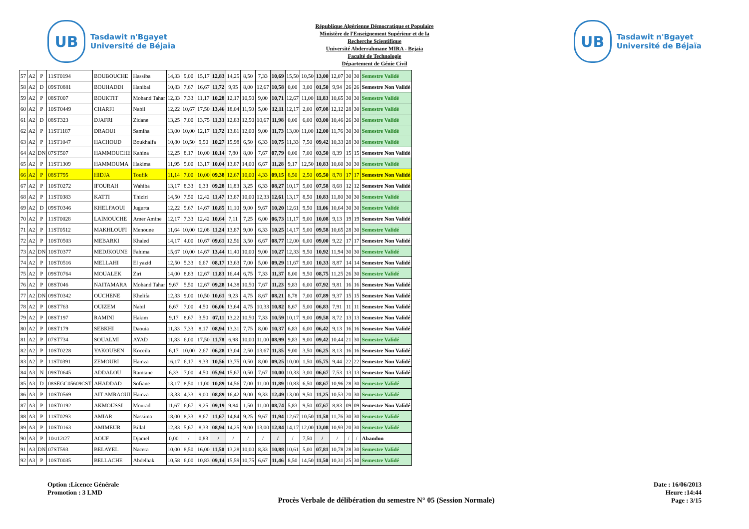UB
Tasdawit n'Bgayet
Université de Béjaïa
République Algérienne Démocratique et Populaire
Ministère de l'Enseignement Supérieur et de la
Recherche Scientifique
Université Abderrahmane MIRA - Bejaia
Faculté de Technologie
Département de Génie Civil
UB
Tasdawit n'Bgayet
Université de Béjaïa
| 57 | A2 | P | 11ST0194 | BOUBOUCHE | Hassiba | 14,33 | 9,00 | 15,17 | 12,83 | 14,25 | 8,50 | 7,33 | 10,69 | 15,50 | 10,50 | 13,00 | 12,07 | 30 | 30 | Semestre Validé |
| 58 | A2 | D | 09ST0881 | BOUHADDI | Hanibal | 10,83 | 7,67 | 16,67 | 11,72 | 9,95 | 8,00 | 12,67 | 10,58 | 0,00 | 3,00 | 01,50 | 9,94 | 26 | 26 | Semestre Non Validé |
| 59 | A2 | P | 08ST007 | BOUKTIT | Mohand Tahar | 12,33 | 7,33 | 11,17 | 10,28 | 12,17 | 10,50 | 9,00 | 10,71 | 12,67 | 11,00 | 11,83 | 10,65 | 30 | 30 | Semestre Validé |
| 60 | A2 | P | 10ST0449 | CHARFI | Nabil | 12,22 | 10,67 | 17,50 | 13,46 | 18,04 | 11,50 | 5,00 | 12,11 | 12,17 | 2,00 | 07,08 | 12,12 | 28 | 30 | Semestre Validé |
| 61 | A2 | D | 08ST323 | DJAFRI | Zidane | 13,25 | 7,00 | 13,75 | 11,33 | 12,83 | 12,50 | 10,67 | 11,98 | 0,00 | 6,00 | 03,00 | 10,46 | 26 | 30 | Semestre Validé |
| 62 | A2 | P | 11ST1187 | DRAOUI | Samiha | 13,00 | 10,00 | 12,17 | 11,72 | 13,81 | 12,00 | 9,00 | 11,73 | 13,00 | 11,00 | 12,00 | 11,76 | 30 | 30 | Semestre Validé |
| 63 | A2 | P | 11ST1047 | HACHOUD | Boukhalfa | 10,80 | 10,50 | 9,50 | 10,27 | 15,98 | 6,50 | 6,33 | 10,75 | 11,33 | 7,50 | 09,42 | 10,33 | 28 | 30 | Semestre Validé |
| 64 | A2 | DN | 07ST507 | HAMMOUCHE | Kahina | 12,25 | 8,17 | 10,00 | 10,14 | 7,80 | 8,00 | 7,67 | 07,79 | 0,00 | 7,00 | 03,50 | 8,39 | 15 | 15 | Semestre Non Validé |
| 65 | A2 | P | 11ST1309 | HAMMOUMA | Hakima | 11,95 | 5,00 | 13,17 | 10,04 | 13,87 | 14,00 | 6,67 | 11,28 | 9,17 | 12,50 | 10,83 | 10,60 | 30 | 30 | Semestre Validé |
| 66 | A2 | P | 08ST795 | HIDJA | Toufik | 11,14 | 7,00 | 10,00 | 09,38 | 12,67 | 10,00 | 4,33 | 09,15 | 8,50 | 2,50 | 05,50 | 8,78 | 17 | 17 | Semestre Non Validé |
| 67 | A2 | P | 10ST0272 | IFOURAH | Wahiba | 13,17 | 8,33 | 6,33 | 09,28 | 11,83 | 3,25 | 6,33 | 08,27 | 10,17 | 5,00 | 07,58 | 8,68 | 12 | 12 | Semestre Non Validé |
| 68 | A2 | P | 11ST0383 | KATTI | Thiziri | 14,50 | 7,50 | 12,42 | 11,47 | 13,87 | 10,00 | 12,33 | 12,61 | 13,17 | 8,50 | 10,83 | 11,80 | 30 | 30 | Semestre Validé |
| 69 | A2 | D | 09ST0346 | KHELFAOUI | Jugurta | 12,22 | 5,67 | 14,67 | 10,85 | 11,10 | 9,00 | 9,67 | 10,20 | 12,61 | 9,50 | 11,06 | 10,64 | 30 | 30 | Semestre Validé |
| 70 | A2 | P | 11ST0028 | LAIMOUCHE | Amer Amine | 12,17 | 7,33 | 12,42 | 10,64 | 7,11 | 7,25 | 6,00 | 06,73 | 11,17 | 9,00 | 10,08 | 9,13 | 19 | 19 | Semestre Non Validé |
| 71 | A2 | P | 11ST0512 | MAKHLOUFI | Menoune | 11,64 | 10,00 | 12,08 | 11,24 | 13,87 | 9,00 | 6,33 | 10,25 | 14,17 | 5,00 | 09,58 | 10,65 | 28 | 30 | Semestre Validé |
| 72 | A2 | P | 10ST0503 | MEBARKI | Khaled | 14,17 | 4,00 | 10,67 | 09,61 | 12,56 | 3,50 | 6,67 | 08,77 | 12,00 | 6,00 | 09,00 | 9,22 | 17 | 17 | Semestre Non Validé |
| 73 | A2 | DN | 10ST0377 | MEDJKOUNE | Fahima | 15,67 | 10,00 | 14,67 | 13,44 | 11,40 | 10,00 | 9,00 | 10,27 | 12,33 | 9,50 | 10,92 | 11,94 | 30 | 30 | Semestre Validé |
| 74 | A2 | P | 10ST0516 | MELLAHI | El yazid | 12,50 | 5,33 | 6,67 | 08,17 | 13,63 | 7,00 | 5,00 | 09,29 | 11,67 | 9,00 | 10,33 | 8,87 | 14 | 14 | Semestre Non Validé |
| 75 | A2 | P | 09ST0764 | MOUALEK | Ziri | 14,00 | 8,83 | 12,67 | 11,83 | 16,44 | 6,75 | 7,33 | 11,37 | 8,00 | 9,50 | 08,75 | 11,25 | 26 | 30 | Semestre Validé |
| 76 | A2 | P | 08ST046 | NAITAMARA | Mohand Tahar | 9,67 | 5,50 | 12,67 | 09,28 | 14,38 | 10,50 | 7,67 | 11,23 | 9,83 | 6,00 | 07,92 | 9,81 | 16 | 16 | Semestre Non Validé |
| 77 | A2 | DN | 09ST0342 | OUCHENE | Khelifa | 12,33 | 9,00 | 10,50 | 10,61 | 9,23 | 4,75 | 8,67 | 08,21 | 8,78 | 7,00 | 07,89 | 9,37 | 15 | 15 | Semestre Non Validé |
| 78 | A2 | P | 08ST763 | OUIZEM | Nabil | 6,67 | 7,00 | 4,50 | 06,06 | 13,64 | 4,75 | 10,33 | 10,82 | 8,67 | 5,00 | 06,83 | 7,91 | 11 | 11 | Semestre Non Validé |
| 79 | A2 | P | 08ST197 | RAMINI | Hakim | 9,17 | 8,67 | 3,50 | 07,11 | 13,22 | 10,50 | 7,33 | 10,59 | 10,17 | 9,00 | 09,58 | 8,72 | 13 | 13 | Semestre Non Validé |
| 80 | A2 | P | 08ST179 | SEBKHI | Daouia | 11,33 | 7,33 | 8,17 | 08,94 | 13,31 | 7,75 | 8,00 | 10,37 | 6,83 | 6,00 | 06,42 | 9,13 | 16 | 16 | Semestre Non Validé |
| 81 | A2 | P | 07ST734 | SOUALMI | AYAD | 11,83 | 6,00 | 17,50 | 11,78 | 6,98 | 10,00 | 11,00 | 08,99 | 9,83 | 9,00 | 09,42 | 10,44 | 21 | 30 | Semestre Validé |
| 82 | A2 | P | 10ST0228 | YAKOUBEN | Koceila | 6,17 | 10,00 | 2,67 | 06,28 | 13,04 | 2,50 | 13,67 | 11,35 | 9,00 | 3,50 | 06,25 | 8,13 | 16 | 16 | Semestre Non Validé |
| 83 | A2 | P | 11ST0391 | ZEMOURI | Hamza | 16,17 | 6,17 | 9,33 | 10,56 | 13,75 | 0,50 | 8,00 | 09,25 | 10,00 | 1,50 | 05,75 | 9,44 | 22 | 22 | Semestre Non Validé |
| 84 | A3 | N | 09ST0645 | ADDALOU | Ramtane | 6,33 | 7,00 | 4,50 | 05,94 | 15,67 | 0,50 | 7,67 | 10,00 | 10,33 | 3,00 | 06,67 | 7,53 | 13 | 13 | Semestre Non Validé |
| 85 | A3 | D | 08SEGC05609CST | AHADDAD | Sofiane | 13,17 | 8,50 | 11,00 | 10,89 | 14,56 | 7,00 | 11,00 | 11,89 | 10,83 | 6,50 | 08,67 | 10,96 | 28 | 30 | Semestre Validé |
| 86 | A3 | P | 10ST0569 | AIT AMRAOUI | Hamza | 13,33 | 4,33 | 9,00 | 08,89 | 16,42 | 9,00 | 9,33 | 12,49 | 13,00 | 9,50 | 11,25 | 10,53 | 20 | 30 | Semestre Validé |
| 87 | A3 | P | 10ST0192 | AKMOUSSI | Mourad | 11,67 | 6,67 | 9,25 | 09,19 | 9,84 | 1,50 | 11,00 | 08,74 | 5,83 | 9,50 | 07,67 | 8,83 | 09 | 09 | Semestre Non Validé |
| 88 | A3 | P | 11ST0293 | AMIAR | Nassima | 18,00 | 8,33 | 8,67 | 11,67 | 14,84 | 9,25 | 9,67 | 11,94 | 12,67 | 10,50 | 11,58 | 11,76 | 30 | 30 | Semestre Validé |
| 89 | A3 | P | 10ST0163 | AMIMEUR | Billal | 12,83 | 5,67 | 8,33 | 08,94 | 14,25 | 9,00 | 13,00 | 12,84 | 14,17 | 12,00 | 13,08 | 10,93 | 20 | 30 | Semestre Validé |
| 90 | A3 | P | 10st12t27 | AOUF | Djamel | 0,00 | / | 0,83 | / | / | / | / | / | / | 7,50 | / | / | / | / | Abandon |
| 91 | A3 | DN | 07ST593 | BELAYEL | Nacera | 10,00 | 8,50 | 16,00 | 11,50 | 13,28 | 10,00 | 8,33 | 10,88 | 10,61 | 5,00 | 07,81 | 10,78 | 28 | 30 | Semestre Validé |
| 92 | A3 | P | 10ST0035 | BELLACHE | Abdelhak | 10,58 | 6,00 | 10,83 | 09,14 | 15,59 | 10,75 | 6,67 | 11,46 | 8,50 | 14,50 | 11,50 | 10,31 | 25 | 30 | Semestre Validé |
Option :Licence Générale
Promotion : 3 LMD
Procès Verbale de délibération du semestre N° 05 (Session Normale)
Date : 16/06/2013
Heure :14:44
Page : 3/15